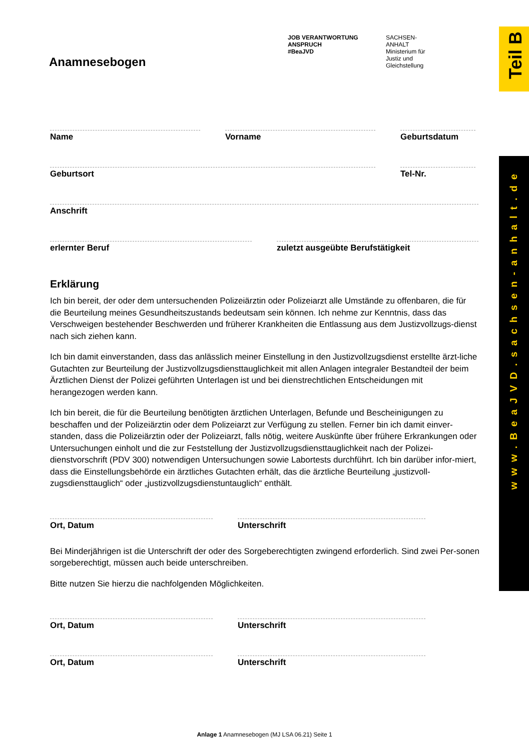Teil B
www.BeaJVD.sachsen-anhalt.de
JOB VERANTWORTUNG ANSPRUCH
#BeaJVD
SACHSEN-ANHALT
Ministerium für
Justiz und Gleichstellung
Anamnesebogen
Name Vorname Geburtsdatum
Geburtsort Tel-Nr.
Anschrift
erlernter Beruf zuletzt ausgeübte Berufstätigkeit
Erklärung
Ich bin bereit, der oder dem untersuchenden Polizeiärztin oder Polizeiarzt alle Umstände zu offenbaren, die für die Beurteilung meines Gesundheitszustands bedeutsam sein können. Ich nehme zur Kenntnis, dass das Verschweigen bestehender Beschwerden und früherer Krankheiten die Entlassung aus dem Justizvollzugs-dienst nach sich ziehen kann.
Ich bin damit einverstanden, dass das anlässlich meiner Einstellung in den Justizvollzugsdienst erstellte ärzt-liche Gutachten zur Beurteilung der Justizvollzugsdiensttauglichkeit mit allen Anlagen integraler Bestandteil der beim Ärztlichen Dienst der Polizei geführten Unterlagen ist und bei dienstrechtlichen Entscheidungen mit herangezogen werden kann.
Ich bin bereit, die für die Beurteilung benötigten ärztlichen Unterlagen, Befunde und Bescheinigungen zu beschaffen und der Polizeiärztin oder dem Polizeiarzt zur Verfügung zu stellen. Ferner bin ich damit einver-standen, dass die Polizeiärztin oder der Polizeiarzt, falls nötig, weitere Auskünfte über frühere Erkrankungen oder Untersuchungen einholt und die zur Feststellung der Justizvollzugsdiensttauglichkeit nach der Polizei-dienstvorschrift (PDV 300) notwendigen Untersuchungen sowie Labortests durchführt. Ich bin darüber infor-miert, dass die Einstellungsbehörde ein ärztliches Gutachten erhält, das die ärztliche Beurteilung „justizvoll-zugsdiensttauglich“ oder „justizvollzugsdienstuntauglich“ enthält.
Ort, Datum Unterschrift
Bei Minderjährigen ist die Unterschrift der oder des Sorgeberechtigten zwingend erforderlich. Sind zwei Per-sonen sorgeberechtigt, müssen auch beide unterschreiben.
Bitte nutzen Sie hierzu die nachfolgenden Möglichkeiten.
Ort, Datum Unterschrift
Ort, Datum Unterschrift
Anlage 1 Anamnesebogen (MJ LSA 06.21) Seite 1